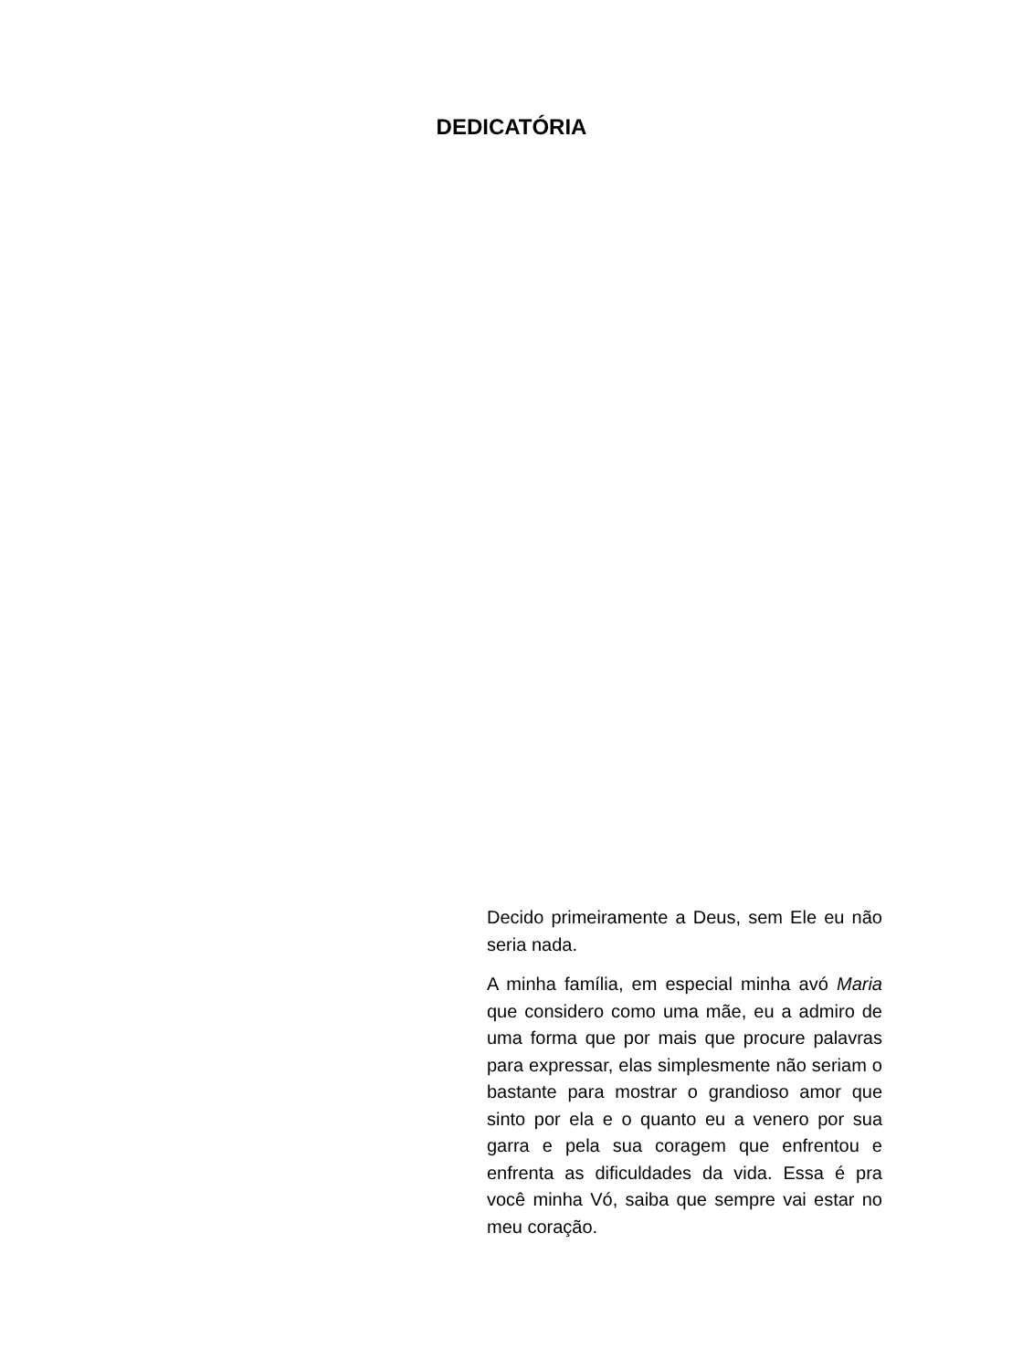DEDICATÓRIA
Decido primeiramente a Deus, sem Ele eu não seria nada.
A minha família, em especial minha avó Maria que considero como uma mãe, eu a admiro de uma forma que por mais que procure palavras para expressar, elas simplesmente não seriam o bastante para mostrar o grandioso amor que sinto por ela e o quanto eu a venero por sua garra e pela sua coragem que enfrentou e enfrenta as dificuldades da vida. Essa é pra você minha Vó, saiba que sempre vai estar no meu coração.